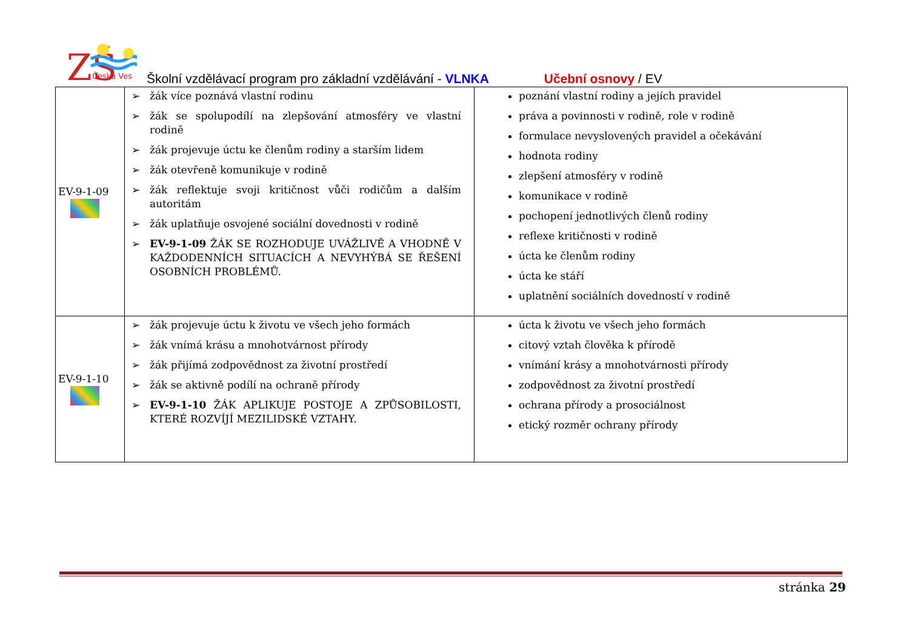ZŠ
Česká Ves
Školní vzdělávací program pro základní vzdělávání - VLNKA Učební osnovy / EV
| EV-9-1-09 | žák více poznává vlastní rodinu žák se spolupodílí na zlepšování atmosféry ve vlastní rodině žák projevuje úctu ke členům rodiny a starším lidem žák otevřeně komunikuje v rodině žák reflektuje svoji kritičnost vůči rodičům a dalším autoritám žák uplatňuje osvojené sociální dovednosti v rodině EV-9-1-09 ŽÁK SE ROZHODUJE UVÁŽLIVĚ A VHODNĚ V KAŽDODENNÍCH SITUACÍCH A NEVYHÝBÁ SE ŘEŠENÍ OSOBNÍCH PROBLÉMŮ. | poznání vlastní rodiny a jejích pravidel práva a povinnosti v rodině, role v rodině formulace nevyslovených pravidel a očekávání hodnota rodiny zlepšení atmosféry v rodině komunikace v rodině pochopení jednotlivých členů rodiny reflexe kritičnosti v rodině úcta ke členům rodiny úcta ke stáří uplatnění sociálních dovedností v rodině |
| EV-9-1-10 | žák projevuje úctu k životu ve všech jeho formách žák vnímá krásu a mnohotvárnost přírody žák přijímá zodpovědnost za životní prostředí žák se aktivně podílí na ochraně přírody EV-9-1-10 ŽÁK APLIKUJE POSTOJE A ZPŮSOBILOSTI, KTERÉ ROZVÍJÍ MEZILIDSKÉ VZTAHY. | úcta k životu ve všech jeho formách citový vztah člověka k přírodě vnímání krásy a mnohotvárnosti přírody zodpovědnost za životní prostředí ochrana přírody a prosociálnost etický rozměr ochrany přírody |
stránka 29